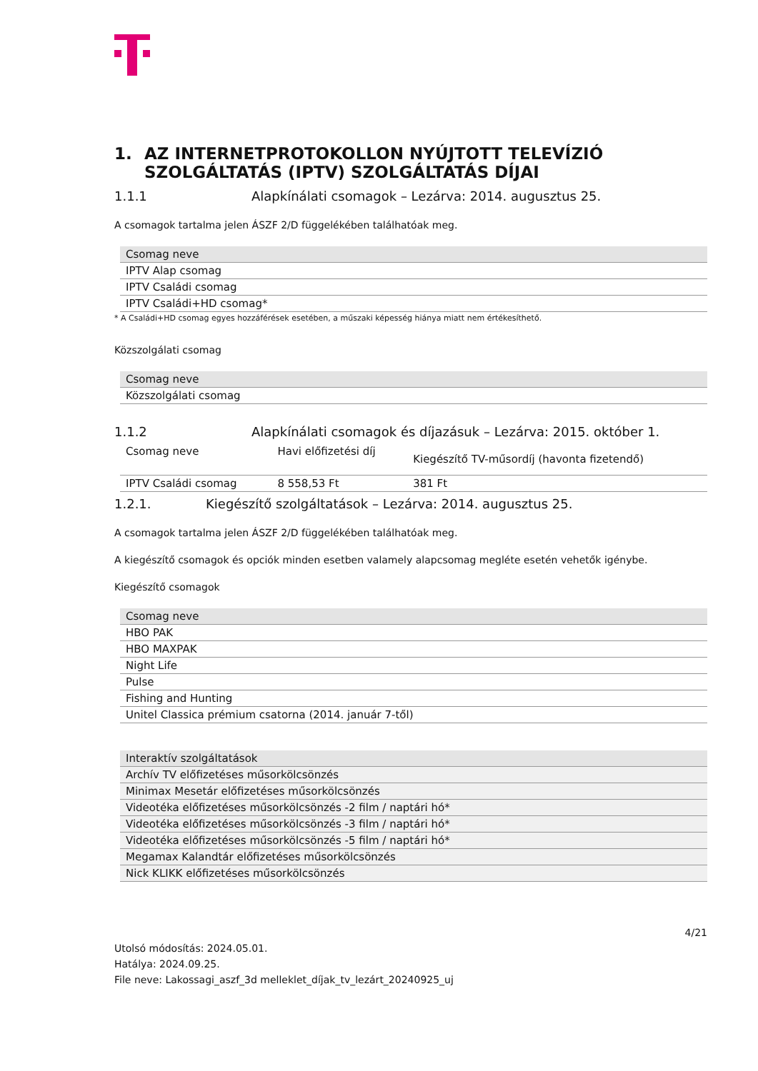1. AZ INTERNETPROTOKOLLON NYÚJTOTT TELEVÍZIÓ SZOLGÁLTATÁS (IPTV) SZOLGÁLTATÁS DÍJAI
1.1.1 Alapkínálati csomagok – Lezárva: 2014. augusztus 25.
A csomagok tartalma jelen ÁSZF 2/D függelékében találhatóak meg.
| Csomag neve | |
| --- | --- |
| IPTV Alap csomag | |
| IPTV Családi csomag | |
| IPTV Családi+HD csomag* | |
* A Családi+HD csomag egyes hozzáférések esetében, a műszaki képesség hiánya miatt nem értékesíthető.
Közszolgálati csomag
| Csomag neve | |
| --- | --- |
| Közszolgálati csomag | |
1.1.2 Alapkínálati csomagok és díjazásuk – Lezárva: 2015. október 1.
| Csomag neve | | Havi előfizetési díj | Kiegészítő TV-műsordíj (havonta fizetendő) |
| IPTV Családi csomag | | 8 558,53 Ft | 381 Ft |
1.2.1. Kiegészítő szolgáltatások – Lezárva: 2014. augusztus 25.
A csomagok tartalma jelen ÁSZF 2/D függelékében találhatóak meg.
A kiegészítő csomagok és opciók minden esetben valamely alapcsomag megléte esetén vehetők igénybe.
Kiegészítő csomagok
| Csomag neve | |
| --- | --- |
| HBO PAK | |
| HBO MAXPAK | |
| Night Life | |
| Pulse | |
| Fishing and Hunting | |
| Unitel Classica prémium csatorna (2014. január 7-től) | |
| Interaktív szolgáltatások |
| --- |
| Archív TV előfizetéses műsorkölcsönzés |
| Minimax Mesetár előfizetéses műsorkölcsönzés |
| Videotéka előfizetéses műsorkölcsönzés -2 film / naptári hó* |
| Videotéka előfizetéses műsorkölcsönzés -3 film / naptári hó* |
| Videotéka előfizetéses műsorkölcsönzés -5 film / naptári hó* |
| Megamax Kalandtár előfizetéses műsorkölcsönzés |
| Nick KLIKK előfizetéses műsorkölcsönzés |
4/21
Utolsó módosítás: 2024.05.01.
Hatálya: 2024.09.25.
File neve: Lakossagi_aszf_3d melleklet_díjak_tv_lezárt_20240925_uj